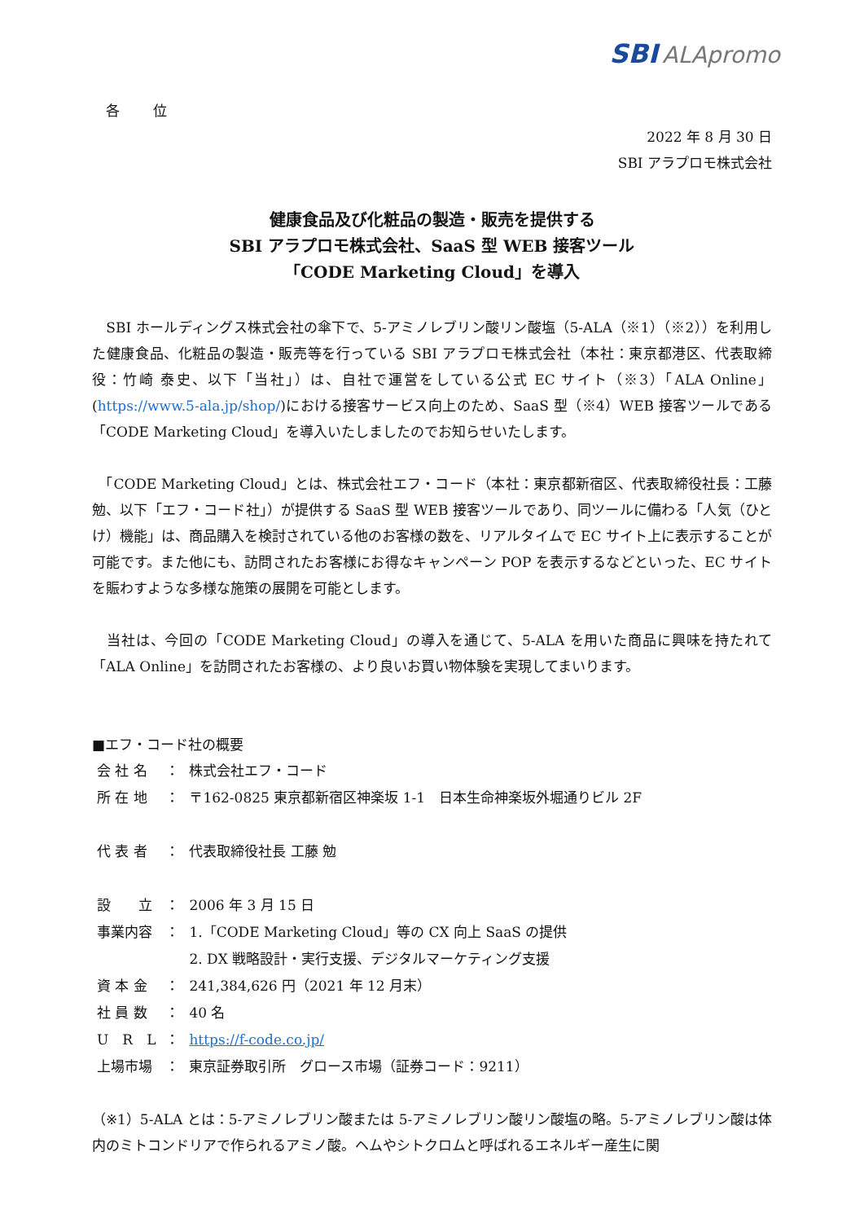SBI ALApromo
各 位
2022 年 8 月 30 日
SBI アラプロモ株式会社
健康食品及び化粧品の製造・販売を提供する
SBI アラプロモ株式会社、SaaS 型 WEB 接客ツール
「CODE Marketing Cloud」を導入
　SBI ホールディングス株式会社の傘下で、5-アミノレブリン酸リン酸塩（5-ALA（※1）（※2））を利用した健康食品、化粧品の製造・販売等を行っている SBI アラプロモ株式会社（本社：東京都港区、代表取締役：竹崎 泰史、以下「当社」）は、自社で運営をしている公式 EC サイト（※3）「ALA Online」(https://www.5-ala.jp/shop/)における接客サービス向上のため、SaaS 型（※4）WEB 接客ツールである「CODE Marketing Cloud」を導入いたしましたのでお知らせいたします。
　「CODE Marketing Cloud」とは、株式会社エフ・コード（本社：東京都新宿区、代表取締役社長：工藤 勉、以下「エフ・コード社」）が提供する SaaS 型 WEB 接客ツールであり、同ツールに備わる「人気（ひとけ）機能」は、商品購入を検討されている他のお客様の数を、リアルタイムで EC サイト上に表示することが可能です。また他にも、訪問されたお客様にお得なキャンペーン POP を表示するなどといった、EC サイトを賑わすような多様な施策の展開を可能とします。
　当社は、今回の「CODE Marketing Cloud」の導入を通じて、5-ALA を用いた商品に興味を持たれて「ALA Online」を訪問されたお客様の、より良いお買い物体験を実現してまいります。
■エフ・コード社の概要
| 会 社 名 | ： | 株式会社エフ・コード |
| 所 在 地 | ： | 〒162-0825 東京都新宿区神楽坂 1-1 日本生命神楽坂外堀通りビル 2F |
| 代 表 者 | ： | 代表取締役社長 工藤 勉 |
| 設 立 | ： | 2006 年 3 月 15 日 |
| 事業内容 | ： | 1.「CODE Marketing Cloud」等の CX 向上 SaaS の提供 2. DX 戦略設計・実行支援、デジタルマーケティング支援 |
| 資 本 金 | ： | 241,384,626 円（2021 年 12 月末） |
| 社 員 数 | ： | 40 名 |
| U R L | ： | https://f-code.co.jp/ |
| 上場市場 | ： | 東京証券取引所 グロース市場（証券コード：9211） |
（※1）5-ALA とは：5-アミノレブリン酸または 5-アミノレブリン酸リン酸塩の略。5-アミノレブリン酸は体内のミトコンドリアで作られるアミノ酸。ヘムやシトクロムと呼ばれるエネルギー産生に関